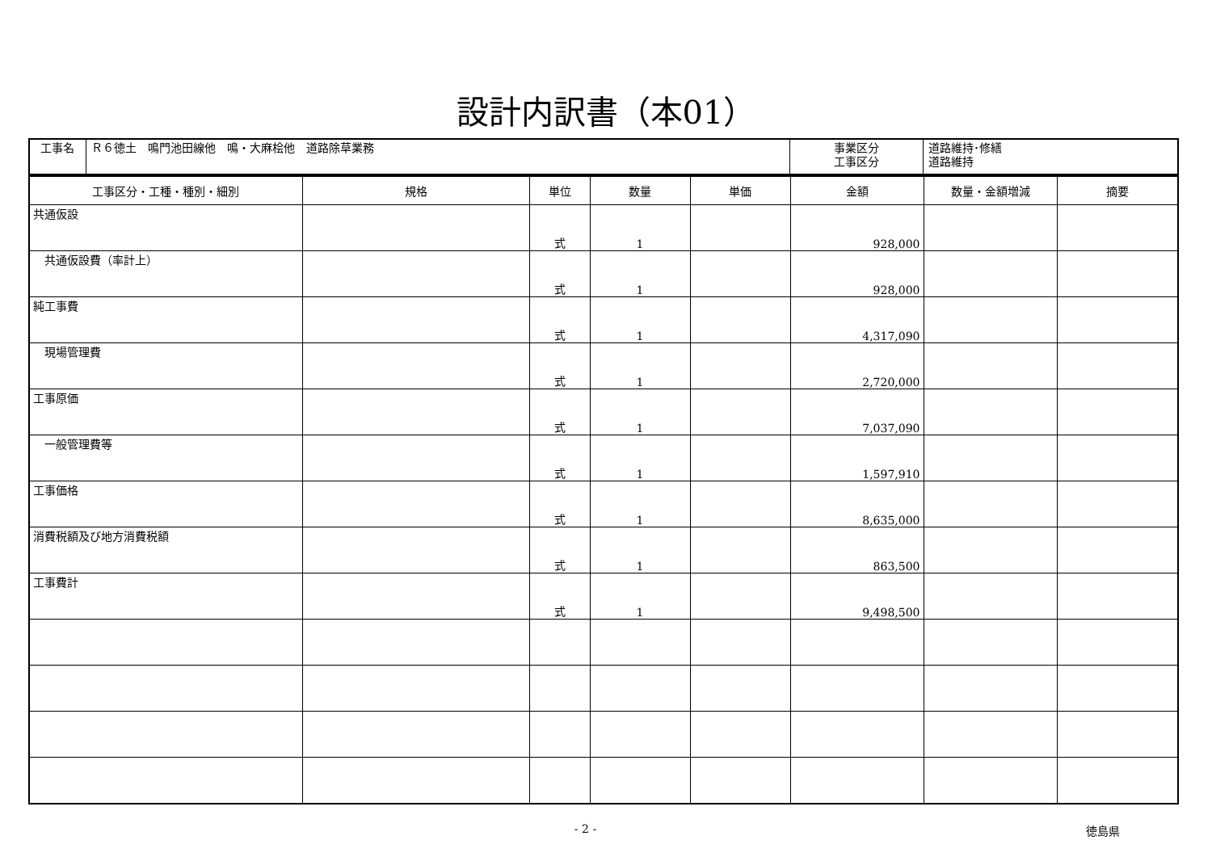設計内訳書（本01）
| 工事名 | Ｒ６徳土 鳴門池田線他 鳴・大麻桧他 道路除草業務 | 事業区分 工事区分 | 道路維持･修繕 道路維持 |
| 工事区分・工種・種別・細別 | 規格 | 単位 | 数量 | 単価 | 金額 | 数量・金額増減 | 摘要 |
| --- | --- | --- | --- | --- | --- | --- | --- |
| 共通仮設 | | 式 | 1 | | 928,000 | | |
| 共通仮設費（率計上） | | 式 | 1 | | 928,000 | | |
| 純工事費 | | 式 | 1 | | 4,317,090 | | |
| 現場管理費 | | 式 | 1 | | 2,720,000 | | |
| 工事原価 | | 式 | 1 | | 7,037,090 | | |
| 一般管理費等 | | 式 | 1 | | 1,597,910 | | |
| 工事価格 | | 式 | 1 | | 8,635,000 | | |
| 消費税額及び地方消費税額 | | 式 | 1 | | 863,500 | | |
| 工事費計 | | 式 | 1 | | 9,498,500 | | |
- 2 - 徳島県